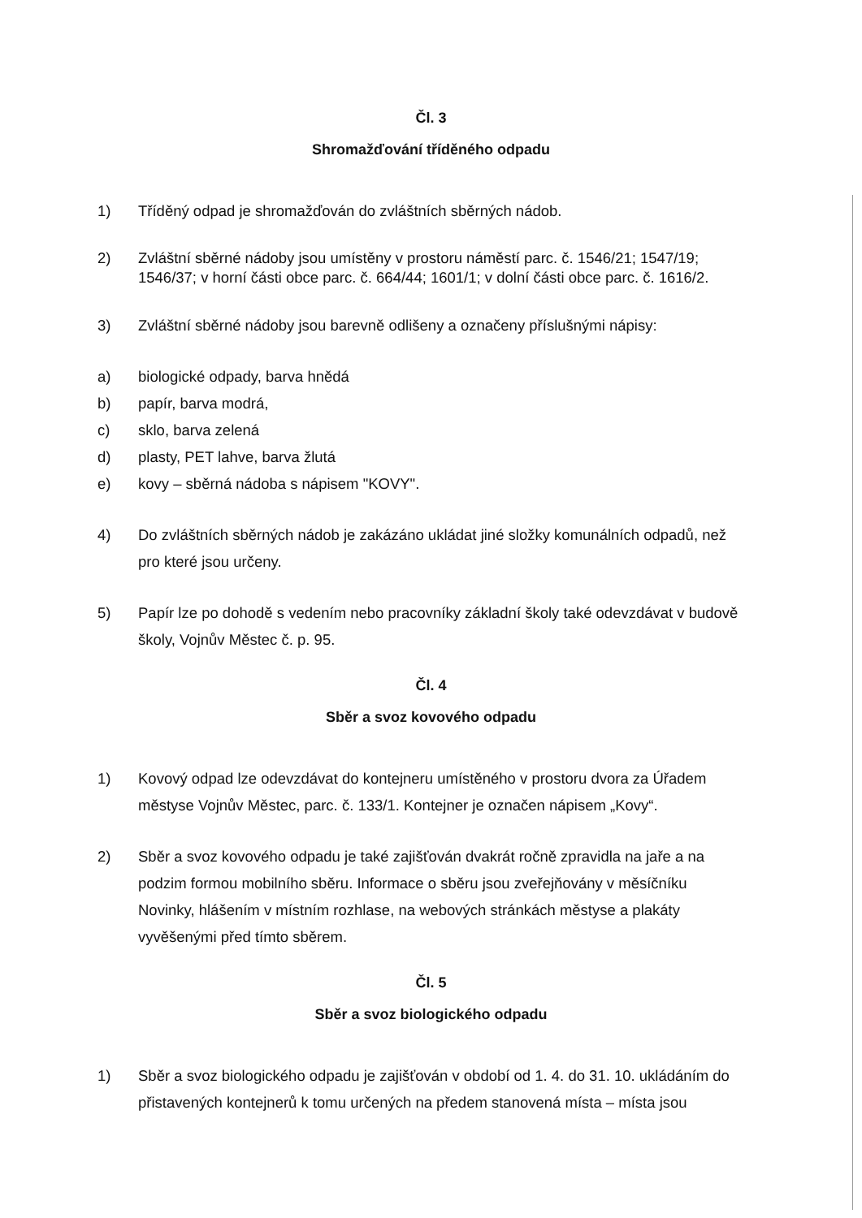Čl. 3
Shromažďování tříděného odpadu
1) Tříděný odpad je shromažďován do zvláštních sběrných nádob.
2) Zvláštní sběrné nádoby jsou umístěny v prostoru náměstí parc. č. 1546/21; 1547/19; 1546/37; v horní části obce parc. č. 664/44; 1601/1; v dolní části obce parc. č. 1616/2.
3) Zvláštní sběrné nádoby jsou barevně odlišeny a označeny příslušnými nápisy:
a) biologické odpady, barva hnědá
b) papír, barva modrá,
c) sklo, barva zelená
d) plasty, PET lahve, barva žlutá
e) kovy – sběrná nádoba s nápisem "KOVY".
4) Do zvláštních sběrných nádob je zakázáno ukládat jiné složky komunálních odpadů, než pro které jsou určeny.
5) Papír lze po dohodě s vedením nebo pracovníky základní školy také odevzdávat v budově školy, Vojnův Městec č. p. 95.
Čl. 4
Sběr a svoz kovového odpadu
1) Kovový odpad lze odevzdávat do kontejneru umístěného v prostoru dvora za Úřadem městyse Vojnův Městec, parc. č. 133/1. Kontejner je označen nápisem „Kovy“.
2) Sběr a svoz kovového odpadu je také zajišťován dvakrát ročně zpravidla na jaře a na podzim formou mobilního sběru. Informace o sběru jsou zveřejňovány v měsíčníku Novinky, hlášením v místním rozhlase, na webových stránkách městyse a plakáty vyvěšenými před tímto sběrem.
Čl. 5
Sběr a svoz biologického odpadu
1) Sběr a svoz biologického odpadu je zajišťován v období od 1. 4. do 31. 10. ukládáním do přistavených kontejnerů k tomu určených na předem stanovená místa – místa jsou